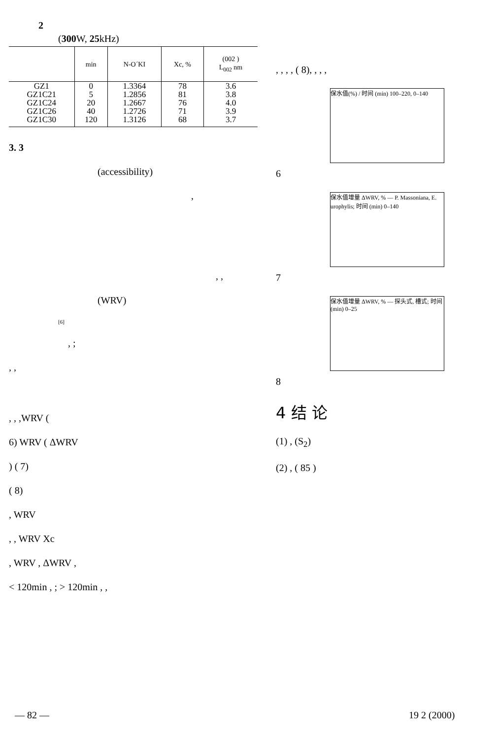2
(300 W, 25kHz)
| | min | N-O´KI | Xc, % | (002 ) L<sub>002</sub> nm |
| --- | --- | --- | --- | --- |
| GZ1 | 0 | 1.3364 | 78 | 3.6 |
| GZ1C21 | 5 | 1.2856 | 81 | 3.8 |
| GZ1C24 | 20 | 1.2667 | 76 | 4.0 |
| GZ1C26 | 40 | 1.2726 | 71 | 3.9 |
| GZ1C30 | 120 | 1.3126 | 68 | 3.7 |
3. 3
(accessibility)
,
, ,
(WRV)
[6]
, ;
, ,
, , ,WRV (
6) WRV ( ΔWRV
) ( 7)
( 8)
, WRV
, , WRV Xc
, WRV , ΔWRV ,
< 120min , ; > 120min , ,
, , , , ( 8), , , ,
保水值(%) / 时间 (min) 100–220, 0–140
6
保水值增量 ΔWRV, % — P. Massoniana, E. urophylis; 时间 (min) 0–140
7
保水值增量 ΔWRV, % — 探头式, 槽式; 时间 (min) 0–25
8
4 结 论
(1) , (S<sub>2</sub>)
(2) , ( 85 )
— 82 — 19 2 (2000)